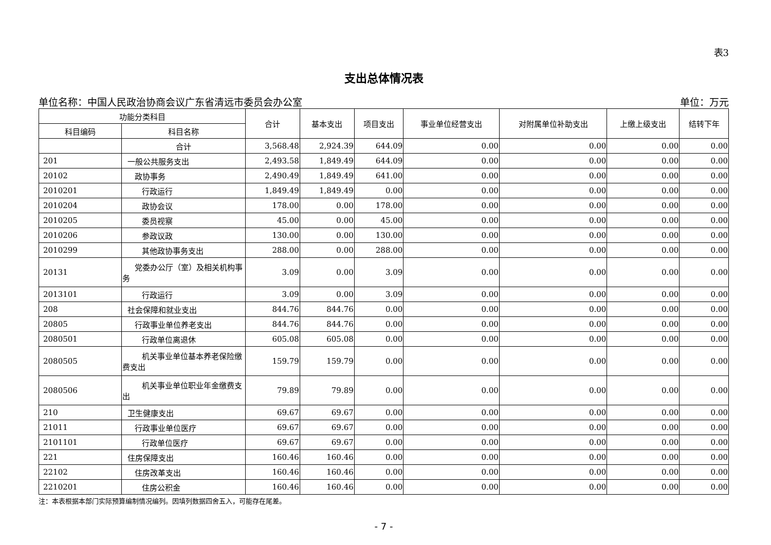表3
支出总体情况表
单位名称：中国人民政治协商会议广东省清远市委员会办公室 单位：万元
| 功能分类科目 | | 合计 | 基本支出 | 项目支出 | 事业单位经营支出 | 对附属单位补助支出 | 上缴上级支出 | 结转下年 |
| --- | --- | --- | --- | --- | --- | --- | --- | --- |
| 科目编码 | 科目名称 | | | | | | | |
| | 合计 | 3,568.48 | 2,924.39 | 644.09 | 0.00 | 0.00 | 0.00 | 0.00 |
| 201 | 一般公共服务支出 | 2,493.58 | 1,849.49 | 644.09 | 0.00 | 0.00 | 0.00 | 0.00 |
| 20102 | 政协事务 | 2,490.49 | 1,849.49 | 641.00 | 0.00 | 0.00 | 0.00 | 0.00 |
| 2010201 | 行政运行 | 1,849.49 | 1,849.49 | 0.00 | 0.00 | 0.00 | 0.00 | 0.00 |
| 2010204 | 政协会议 | 178.00 | 0.00 | 178.00 | 0.00 | 0.00 | 0.00 | 0.00 |
| 2010205 | 委员视察 | 45.00 | 0.00 | 45.00 | 0.00 | 0.00 | 0.00 | 0.00 |
| 2010206 | 参政议政 | 130.00 | 0.00 | 130.00 | 0.00 | 0.00 | 0.00 | 0.00 |
| 2010299 | 其他政协事务支出 | 288.00 | 0.00 | 288.00 | 0.00 | 0.00 | 0.00 | 0.00 |
| 20131 | 党委办公厅（室）及相关机构事务 | 3.09 | 0.00 | 3.09 | 0.00 | 0.00 | 0.00 | 0.00 |
| 2013101 | 行政运行 | 3.09 | 0.00 | 3.09 | 0.00 | 0.00 | 0.00 | 0.00 |
| 208 | 社会保障和就业支出 | 844.76 | 844.76 | 0.00 | 0.00 | 0.00 | 0.00 | 0.00 |
| 20805 | 行政事业单位养老支出 | 844.76 | 844.76 | 0.00 | 0.00 | 0.00 | 0.00 | 0.00 |
| 2080501 | 行政单位离退休 | 605.08 | 605.08 | 0.00 | 0.00 | 0.00 | 0.00 | 0.00 |
| 2080505 | 机关事业单位基本养老保险缴费支出 | 159.79 | 159.79 | 0.00 | 0.00 | 0.00 | 0.00 | 0.00 |
| 2080506 | 机关事业单位职业年金缴费支出 | 79.89 | 79.89 | 0.00 | 0.00 | 0.00 | 0.00 | 0.00 |
| 210 | 卫生健康支出 | 69.67 | 69.67 | 0.00 | 0.00 | 0.00 | 0.00 | 0.00 |
| 21011 | 行政事业单位医疗 | 69.67 | 69.67 | 0.00 | 0.00 | 0.00 | 0.00 | 0.00 |
| 2101101 | 行政单位医疗 | 69.67 | 69.67 | 0.00 | 0.00 | 0.00 | 0.00 | 0.00 |
| 221 | 住房保障支出 | 160.46 | 160.46 | 0.00 | 0.00 | 0.00 | 0.00 | 0.00 |
| 22102 | 住房改革支出 | 160.46 | 160.46 | 0.00 | 0.00 | 0.00 | 0.00 | 0.00 |
| 2210201 | 住房公积金 | 160.46 | 160.46 | 0.00 | 0.00 | 0.00 | 0.00 | 0.00 |
注：本表根据本部门实际预算编制情况编列。因填列数据四舍五入，可能存在尾差。
- 7 -